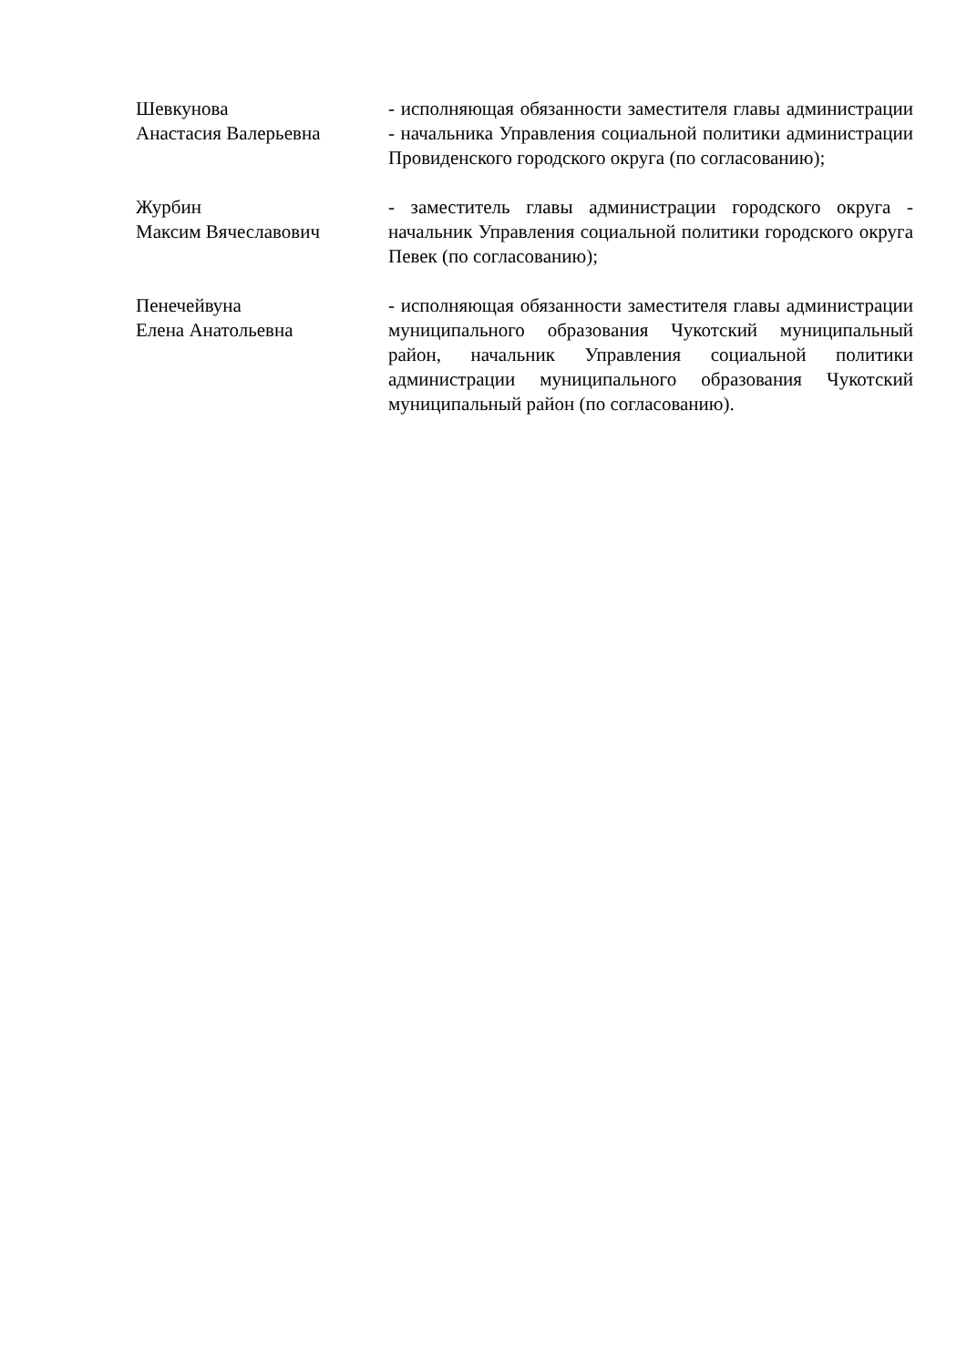Шевкунова
Анастасия Валерьевна
- исполняющая обязанности заместителя главы администрации - начальника Управления социальной политики администрации Провиденского городского округа (по согласованию);
Журбин
Максим Вячеславович
- заместитель главы администрации городского округа - начальник Управления социальной политики городского округа Певек (по согласованию);
Пенечейвуна
Елена Анатольевна
- исполняющая обязанности заместителя главы администрации муниципального образования Чукотский муниципальный район, начальник Управления социальной политики администрации муниципального образования Чукотский муниципальный район (по согласованию).